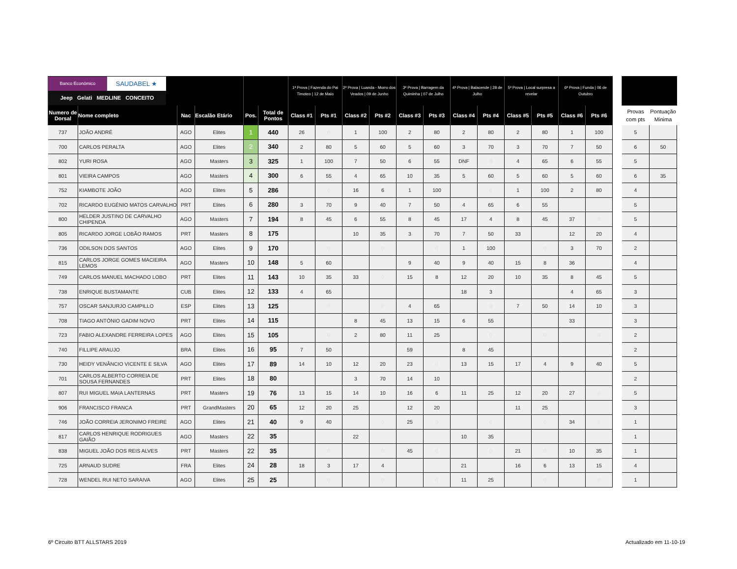| Banco Económico SAUDABEL ★ Jeep Gelati MEDLINE CONCEITO | | | | | | 1ª Prova / Fazenda do Pai Timoteo / 12 de Maio | | 2ª Prova / Luanda - Morro dos Veados / 09 de Junho | | 3ª Prova / Barragem da Quiminha / 07 de Julho | | 4ª Prova / Balacende / 28 de Julho | | 5ª Prova / Local surpresa a revelar | | 6ª Prova / Funda / 06 de Outubro | |
| --- | --- | --- | --- | --- | --- | --- | --- | --- | --- | --- | --- | --- | --- | --- | --- | --- | --- |
| Numero de Dorsal | Nome completo | Nac | Escalão Etário | Pos. | Total de Pontos | Class #1 | Pts #1 | Class #2 | Pts #2 | Class #3 | Pts #3 | Class #4 | Pts #4 | Class #5 | Pts #5 | Class #6 | Pts #6 |
| 737 | JOÃO ANDRÉ | AGO | Elites | 1 | 440 | 26 | 0 | 1 | 100 | 2 | 80 | 2 | 80 | 2 | 80 | 1 | 100 |
| 700 | CARLOS PERALTA | AGO | Elites | 2 | 340 | 2 | 80 | 5 | 60 | 5 | 60 | 3 | 70 | 3 | 70 | 7 | 50 |
| 802 | YURI ROSA | AGO | Masters | 3 | 325 | 1 | 100 | 7 | 50 | 6 | 55 | DNF | 0 | 4 | 65 | 6 | 55 |
| 801 | VIEIRA CAMPOS | AGO | Masters | 4 | 300 | 6 | 55 | 4 | 65 | 10 | 35 | 5 | 60 | 5 | 60 | 5 | 60 |
| 752 | KIAMBOTE JOÃO | AGO | Elites | 5 | 286 | | 0 | 16 | 6 | 1 | 100 | | 0 | 1 | 100 | 2 | 80 |
| 702 | RICARDO EUGÉNIO MATOS CARVALHO | PRT | Elites | 6 | 280 | 3 | 70 | 9 | 40 | 7 | 50 | 4 | 65 | 6 | 55 | | |
| 800 | HELDER JUSTINO DE CARVALHO CHIPENDA | AGO | Masters | 7 | 194 | 8 | 45 | 6 | 55 | 8 | 45 | 17 | 4 | 8 | 45 | 37 | 0 |
| 805 | RICARDO JORGE LOBÃO RAMOS | PRT | Masters | 8 | 175 | | | 10 | 35 | 3 | 70 | 7 | 50 | 33 | | 12 | 20 |
| 736 | ODILSON DOS SANTOS | AGO | Elites | 9 | 170 | | 0 | | 0 | | 0 | 1 | 100 | | 0 | 3 | 70 |
| 815 | CARLOS JORGE GOMES MACIEIRA LEMOS | AGO | Masters | 10 | 148 | 5 | 60 | | | 9 | 40 | 9 | 40 | 15 | 8 | 36 | |
| 749 | CARLOS MANUEL MACHADO LOBO | PRT | Elites | 11 | 143 | 10 | 35 | 33 | 0 | 15 | 8 | 12 | 20 | 10 | 35 | 8 | 45 |
| 738 | ENRIQUE BUSTAMANTE | CUB | Elites | 12 | 133 | 4 | 65 | | | | | 18 | 3 | | | 4 | 65 |
| 757 | OSCAR SANJURJO CAMPILLO | ESP | Elites | 13 | 125 | | 0 | | 0 | 4 | 65 | | 0 | 7 | 50 | 14 | 10 |
| 708 | TIAGO ANTÓNIO GADIM NOVO | PRT | Elites | 14 | 115 | | | 8 | 45 | 13 | 15 | 6 | 55 | | | 33 | |
| 723 | FABIO ALEXANDRE FERREIRA LOPES | AGO | Elites | 15 | 105 | | 0 | 2 | 80 | 11 | 25 | | 0 | | 0 | | 0 |
| 740 | FILLIPE ARAUJO | BRA | Elites | 16 | 95 | 7 | 50 | | | 59 | | 8 | 45 | | | | |
| 730 | HEIDY VENÂNCIO VICENTE E SILVA | AGO | Elites | 17 | 89 | 14 | 10 | 12 | 20 | 23 | 0 | 13 | 15 | 17 | 4 | 9 | 40 |
| 701 | CARLOS ALBERTO CORREIA DE SOUSA FERNANDES | PRT | Elites | 18 | 80 | | | 3 | 70 | 14 | 10 | | | | | | |
| 807 | RUI MIGUEL MAIA LANTERNAS | PRT | Masters | 19 | 76 | 13 | 15 | 14 | 10 | 16 | 6 | 11 | 25 | 12 | 20 | 27 | 0 |
| 906 | FRANCISCO FRANCA | PRT | GrandMasters | 20 | 65 | 12 | 20 | 25 | | 12 | 20 | | | 11 | 25 | | |
| 746 | JOÃO CORREIA JERONIMO FREIRE | AGO | Elites | 21 | 40 | 9 | 40 | | 0 | 25 | 0 | | 0 | | 0 | 34 | 0 |
| 817 | CARLOS HENRIQUE RODRIGUES GAIÃO | AGO | Masters | 22 | 35 | | | 22 | | | | 10 | 35 | | | | |
| 838 | MIGUEL JOÃO DOS REIS ALVES | PRT | Masters | 22 | 35 | | 0 | | 0 | 45 | 0 | | 0 | 21 | 0 | 10 | 35 |
| 725 | ARNAUD SUDRE | FRA | Elites | 24 | 28 | 18 | 3 | 17 | 4 | | | 21 | | 16 | 6 | 13 | 15 |
| 728 | WENDEL RUI NETO SARAIVA | AGO | Elites | 25 | 25 | | 0 | | 0 | | 0 | 11 | 25 | | 0 | | 0 |
| Provas com pts | Pontuação Minima |
| --- | --- |
| 5 | |
| 6 | 50 |
| 5 | |
| 6 | 35 |
| 4 | |
| 5 | |
| 5 | |
| 4 | |
| 2 | |
| 4 | |
| 5 | |
| 3 | |
| 3 | |
| 3 | |
| 2 | |
| 2 | |
| 5 | |
| 2 | |
| 5 | |
| 3 | |
| 1 | |
| 1 | |
| 1 | |
| 4 | |
| 1 | |
6º Circuito BTT ALLSTARS 2019 Actualizado em 11-10-19